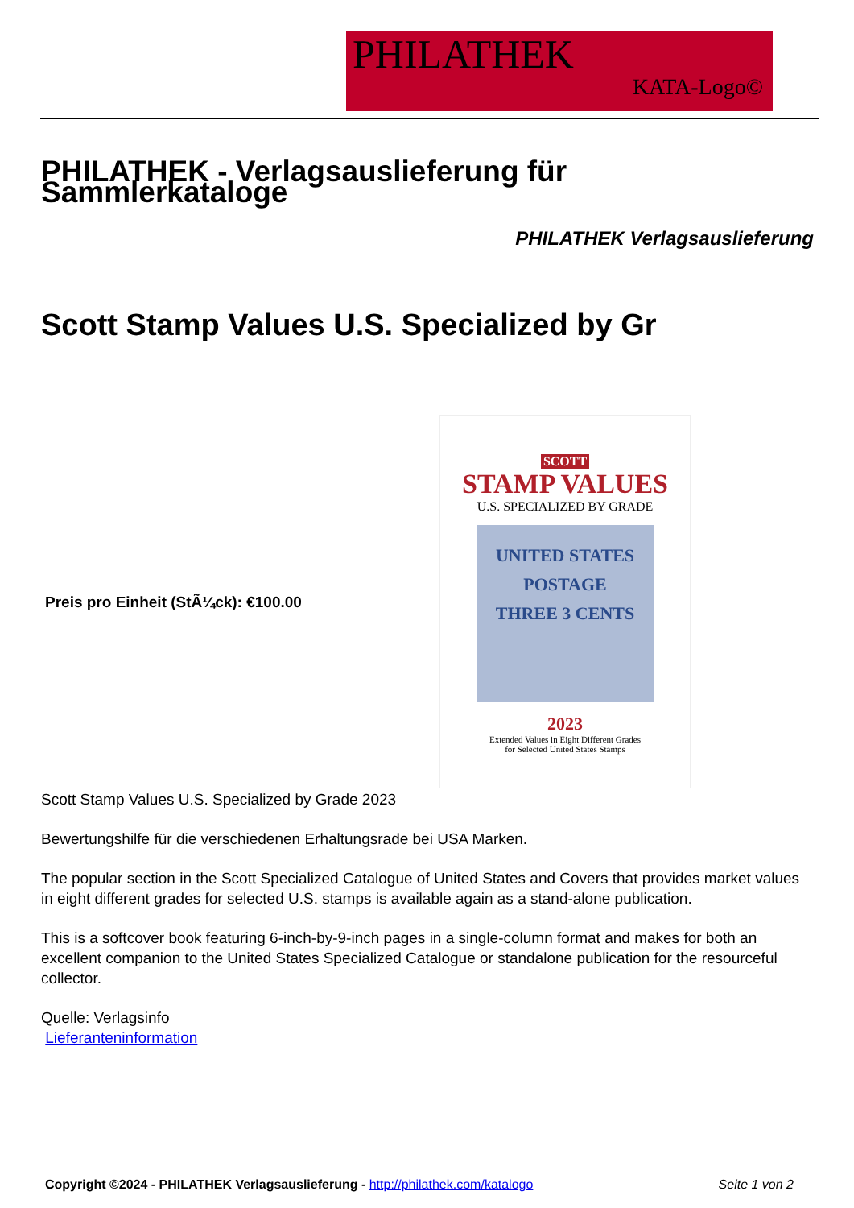PHILATHEK
KATA-Logo©
PHILATHEK - Verlagsauslieferung für Sammlerkataloge
PHILATHEK Verlagsauslieferung
Scott Stamp Values U.S. Specialized by Gr
Preis pro Einheit (StÃ¼ck): €100.00
SCOTT
STAMP VALUES
U.S. SPECIALIZED BY GRADE
UNITED STATES
POSTAGE
THREE 3 CENTS
2023
Extended Values in Eight Different Grades
for Selected United States Stamps
Scott Stamp Values U.S. Specialized by Grade 2023
Bewertungshilfe für die verschiedenen Erhaltungsrade bei USA Marken.
The popular section in the Scott Specialized Catalogue of United States and Covers that provides market values in eight different grades for selected U.S. stamps is available again as a stand-alone publication.
This is a softcover book featuring 6-inch-by-9-inch pages in a single-column format and makes for both an excellent companion to the United States Specialized Catalogue or standalone publication for the resourceful collector.
Quelle: Verlagsinfo
Lieferanteninformation
Copyright ©2024 - PHILATHEK Verlagsauslieferung - http://philathek.com/katalogo Seite 1 von 2